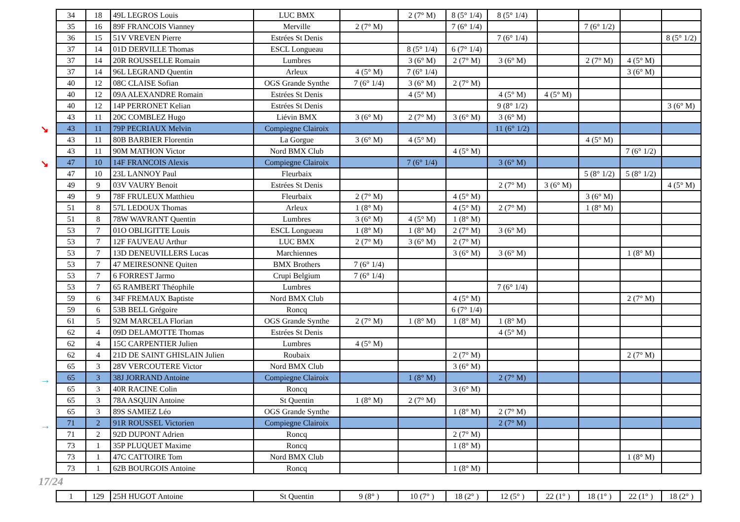| 34 | 18 | 49L LEGROS Louis | LUC BMX | | 2 (7° M) | 8 (5° 1/4) | 8 (5° 1/4) | | | | |
| 35 | 16 | 89F FRANCOIS Vianney | Merville | 2 (7° M) | | 7 (6° 1/4) | | | 7 (6° 1/2) | | |
| 36 | 15 | 51V VREVEN Pierre | Estrées St Denis | | | | 7 (6° 1/4) | | | | 8 (5° 1/2) |
| 37 | 14 | 01D DERVILLE Thomas | ESCL Longueau | | 8 (5° 1/4) | 6 (7° 1/4) | | | | | |
| 37 | 14 | 20R ROUSSELLE Romain | Lumbres | | 3 (6° M) | 2 (7° M) | 3 (6° M) | | 2 (7° M) | 4 (5° M) | |
| 37 | 14 | 96L LEGRAND Quentin | Arleux | 4 (5° M) | 7 (6° 1/4) | | | | | 3 (6° M) | |
| 40 | 12 | 08C CLAISE Sofian | OGS Grande Synthe | 7 (6° 1/4) | 3 (6° M) | 2 (7° M) | | | | | |
| 40 | 12 | 09A ALEXANDRE Romain | Estrées St Denis | | 4 (5° M) | | 4 (5° M) | 4 (5° M) | | | |
| 40 | 12 | 14P PERRONET Kelian | Estrées St Denis | | | | 9 (8° 1/2) | | | | 3 (6° M) |
| 43 | 11 | 20C COMBLEZ Hugo | Liévin BMX | 3 (6° M) | 2 (7° M) | 3 (6° M) | 3 (6° M) | | | | |
| 43 | 11 | 79P PECRIAUX Melvin | Compiegne Clairoix | | | | 11 (6° 1/2) | | | | |
| 43 | 11 | 80B BARBIER Florentin | La Gorgue | 3 (6° M) | 4 (5° M) | | | | 4 (5° M) | | |
| 43 | 11 | 90M MATHON Victor | Nord BMX Club | | | 4 (5° M) | | | | 7 (6° 1/2) | |
| 47 | 10 | 14F FRANCOIS Alexis | Compiegne Clairoix | | 7 (6° 1/4) | | 3 (6° M) | | | | |
| 47 | 10 | 23L LANNOY Paul | Fleurbaix | | | | | | 5 (8° 1/2) | 5 (8° 1/2) | |
| 49 | 9 | 03V VAURY Benoit | Estrées St Denis | | | | 2 (7° M) | 3 (6° M) | | | 4 (5° M) |
| 49 | 9 | 78F FRULEUX Matthieu | Fleurbaix | 2 (7° M) | | 4 (5° M) | | | 3 (6° M) | | |
| 51 | 8 | 57L LEDOUX Thomas | Arleux | 1 (8° M) | | 4 (5° M) | 2 (7° M) | | 1 (8° M) | | |
| 51 | 8 | 78W WAVRANT Quentin | Lumbres | 3 (6° M) | 4 (5° M) | 1 (8° M) | | | | | |
| 53 | 7 | 01O OBLIGITTE Louis | ESCL Longueau | 1 (8° M) | 1 (8° M) | 2 (7° M) | 3 (6° M) | | | | |
| 53 | 7 | 12F FAUVEAU Arthur | LUC BMX | 2 (7° M) | 3 (6° M) | 2 (7° M) | | | | | |
| 53 | 7 | 13D DENEUVILLERS Lucas | Marchiennes | | | 3 (6° M) | 3 (6° M) | | | 1 (8° M) | |
| 53 | 7 | 47 MEIRESONNE Quiten | BMX Brothers | 7 (6° 1/4) | | | | | | | |
| 53 | 7 | 6 FORREST Jarmo | Crupi Belgium | 7 (6° 1/4) | | | | | | | |
| 53 | 7 | 65 RAMBERT Théophile | Lumbres | | | | 7 (6° 1/4) | | | | |
| 59 | 6 | 34F FREMAUX Baptiste | Nord BMX Club | | | 4 (5° M) | | | | 2 (7° M) | |
| 59 | 6 | 53B BELL Grégoire | Roncq | | | 6 (7° 1/4) | | | | | |
| 61 | 5 | 92M MARCELA Florian | OGS Grande Synthe | 2 (7° M) | 1 (8° M) | 1 (8° M) | 1 (8° M) | | | | |
| 62 | 4 | 09D DELAMOTTE Thomas | Estrées St Denis | | | | 4 (5° M) | | | | |
| 62 | 4 | 15C CARPENTIER Julien | Lumbres | 4 (5° M) | | | | | | | |
| 62 | 4 | 21D DE SAINT GHISLAIN Julien | Roubaix | | | 2 (7° M) | | | | 2 (7° M) | |
| 65 | 3 | 28V VERCOUTERE Victor | Nord BMX Club | | | 3 (6° M) | | | | | |
| 65 | 3 | 38J JORRAND Antoine | Compiegne Clairoix | | 1 (8° M) | | 2 (7° M) | | | | |
| 65 | 3 | 40R RACINE Colin | Roncq | | | 3 (6° M) | | | | | |
| 65 | 3 | 78A ASQUIN Antoine | St Quentin | 1 (8° M) | 2 (7° M) | | | | | | |
| 65 | 3 | 89S SAMIEZ Léo | OGS Grande Synthe | | | 1 (8° M) | 2 (7° M) | | | | |
| 71 | 2 | 91R ROUSSEL Victorien | Compiegne Clairoix | | | | 2 (7° M) | | | | |
| 71 | 2 | 92D DUPONT Adrien | Roncq | | | 2 (7° M) | | | | | |
| 73 | 1 | 35P PLUQUET Maxime | Roncq | | | 1 (8° M) | | | | | |
| 73 | 1 | 47C CATTOIRE Tom | Nord BMX Club | | | | | | | 1 (8° M) | |
| 73 | 1 | 62B BOURGOIS Antoine | Roncq | | | 1 (8° M) | | | | | |
17/24
| 1 | 129 | 25H HUGOT Antoine | St Quentin | 9 (8° ) | 10 (7° ) | 18 (2° ) | 12 (5° ) | 22 (1° ) | 18 (1° ) | 22 (1° ) | 18 (2° ) |
↘
↘
→
→